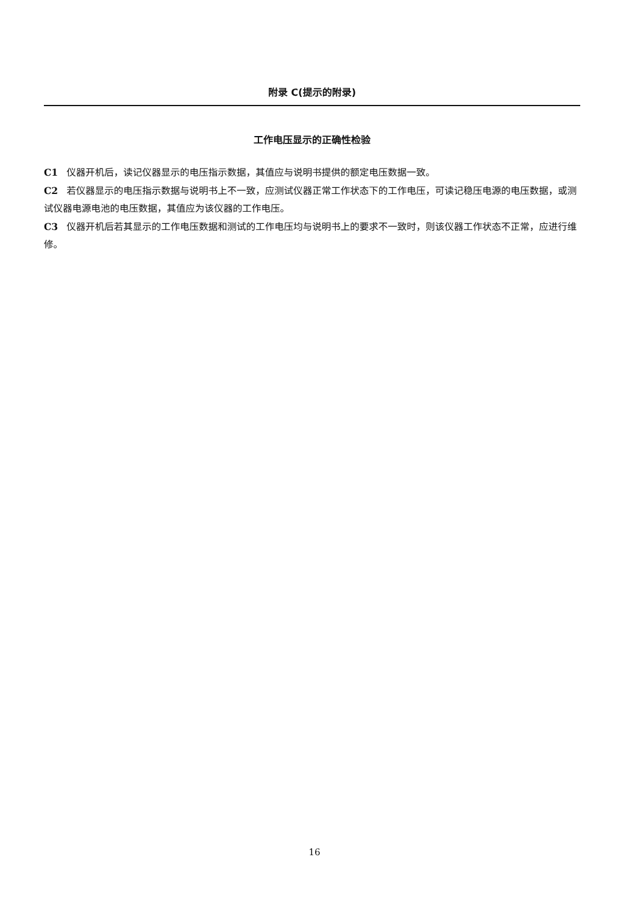附录 C(提示的附录)
工作电压显示的正确性检验
C1 仪器开机后，读记仪器显示的电压指示数据，其值应与说明书提供的额定电压数据一致。
C2 若仪器显示的电压指示数据与说明书上不一致，应测试仪器正常工作状态下的工作电压，可读记稳压电源的电压数据，或测试仪器电源电池的电压数据，其值应为该仪器的工作电压。
C3 仪器开机后若其显示的工作电压数据和测试的工作电压均与说明书上的要求不一致时，则该仪器工作状态不正常，应进行维修。
16